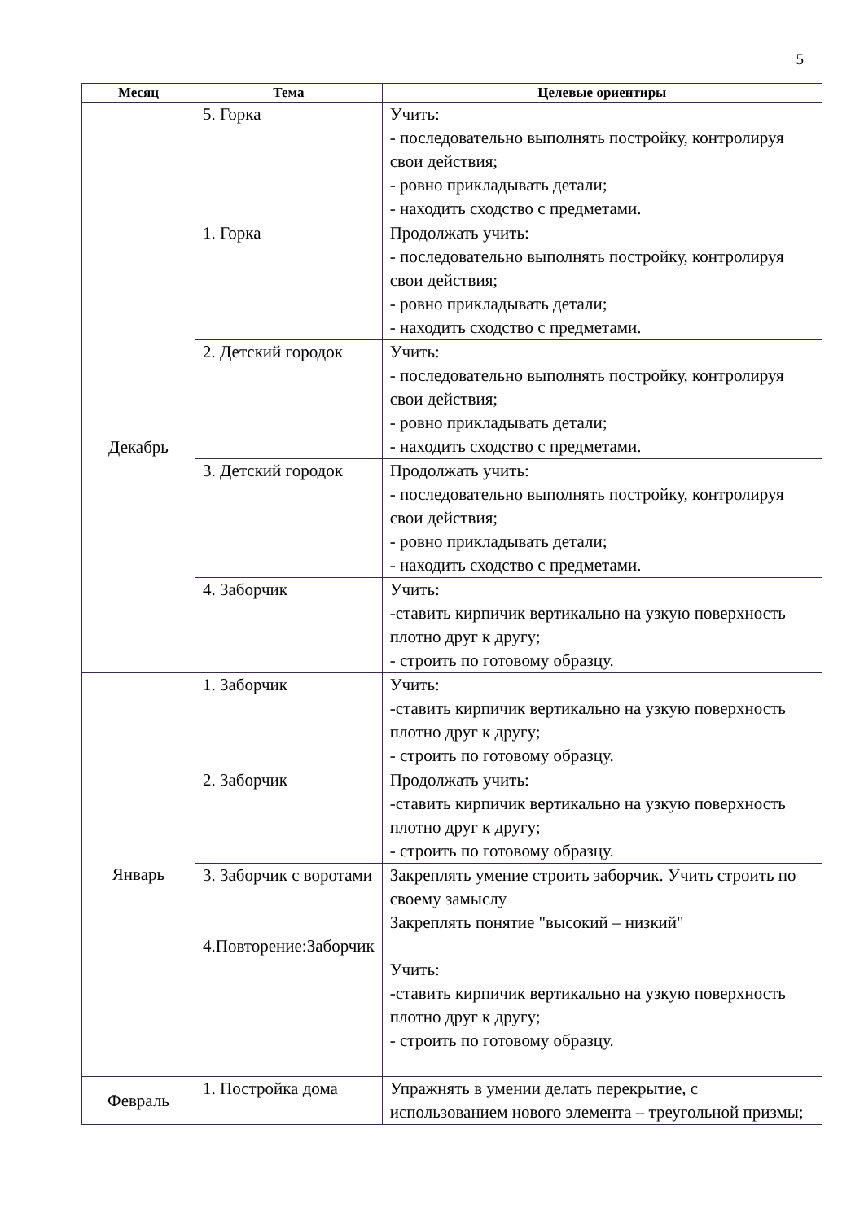5
| Месяц | Тема | Целевые ориентиры |
| --- | --- | --- |
| | 5. Горка | Учить: - последовательно выполнять постройку, контролируя свои действия; - ровно прикладывать детали; - находить сходство с предметами. |
| Декабрь | 1. Горка | Продолжать учить: - последовательно выполнять постройку, контролируя свои действия; - ровно прикладывать детали; - находить сходство с предметами. |
| | 2. Детский городок | Учить: - последовательно выполнять постройку, контролируя свои действия; - ровно прикладывать детали; - находить сходство с предметами. |
| | 3. Детский городок | Продолжать учить: - последовательно выполнять постройку, контролируя свои действия; - ровно прикладывать детали; - находить сходство с предметами. |
| | 4. Заборчик | Учить: -ставить кирпичик вертикально на узкую поверхность плотно друг к другу; - строить по готовому образцу. |
| Январь | 1. Заборчик | Учить: -ставить кирпичик вертикально на узкую поверхность плотно друг к другу; - строить по готовому образцу. |
| | 2. Заборчик | Продолжать учить: -ставить кирпичик вертикально на узкую поверхность плотно друг к другу; - строить по готовому образцу. |
| | 3. Заборчик с воротами 4.Повторение:Заборчик | Закреплять умение строить заборчик. Учить строить по своему замыслу Закреплять понятие "высокий – низкий" Учить: -ставить кирпичик вертикально на узкую поверхность плотно друг к другу; - строить по готовому образцу. |
| Февраль | 1. Постройка дома | Упражнять в умении делать перекрытие, с использованием нового элемента – треугольной призмы; |